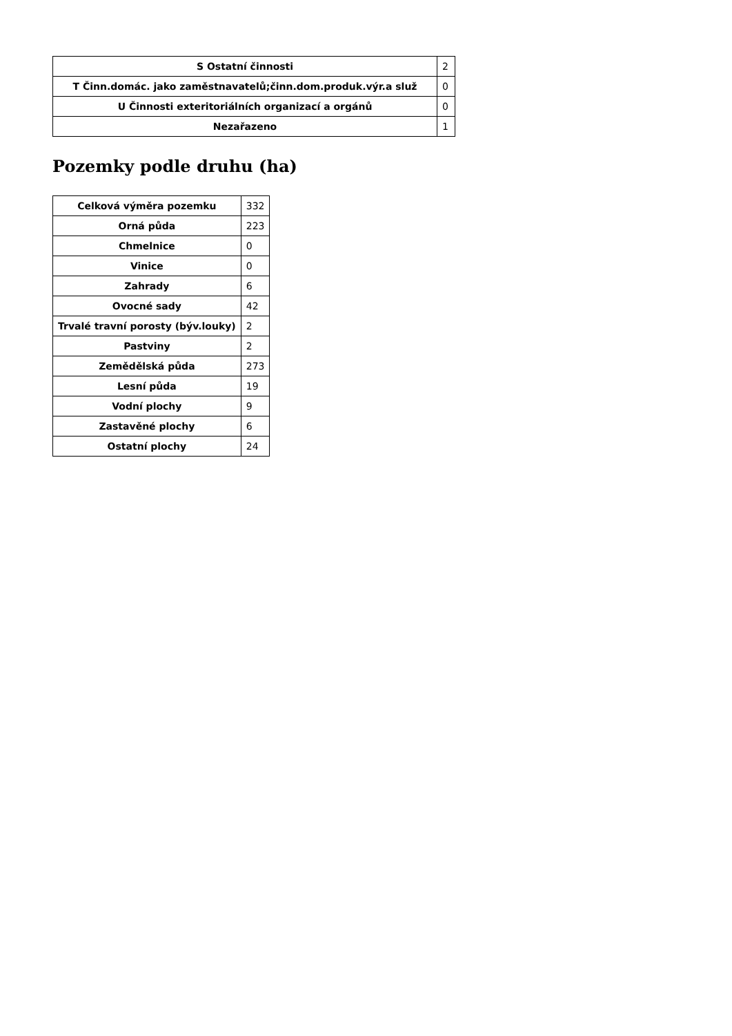| S Ostatní činnosti | 2 |
| T Činn.domác. jako zaměstnavatelů;činn.dom.produk.výr.a služ | 0 |
| U Činnosti exteritoriálních organizací a orgánů | 0 |
| Nezařazeno | 1 |
Pozemky podle druhu (ha)
| Celková výměra pozemku | 332 |
| Orná půda | 223 |
| Chmelnice | 0 |
| Vinice | 0 |
| Zahrady | 6 |
| Ovocné sady | 42 |
| Trvalé travní porosty (býv.louky) | 2 |
| Pastviny | 2 |
| Zemědělská půda | 273 |
| Lesní půda | 19 |
| Vodní plochy | 9 |
| Zastavěné plochy | 6 |
| Ostatní plochy | 24 |